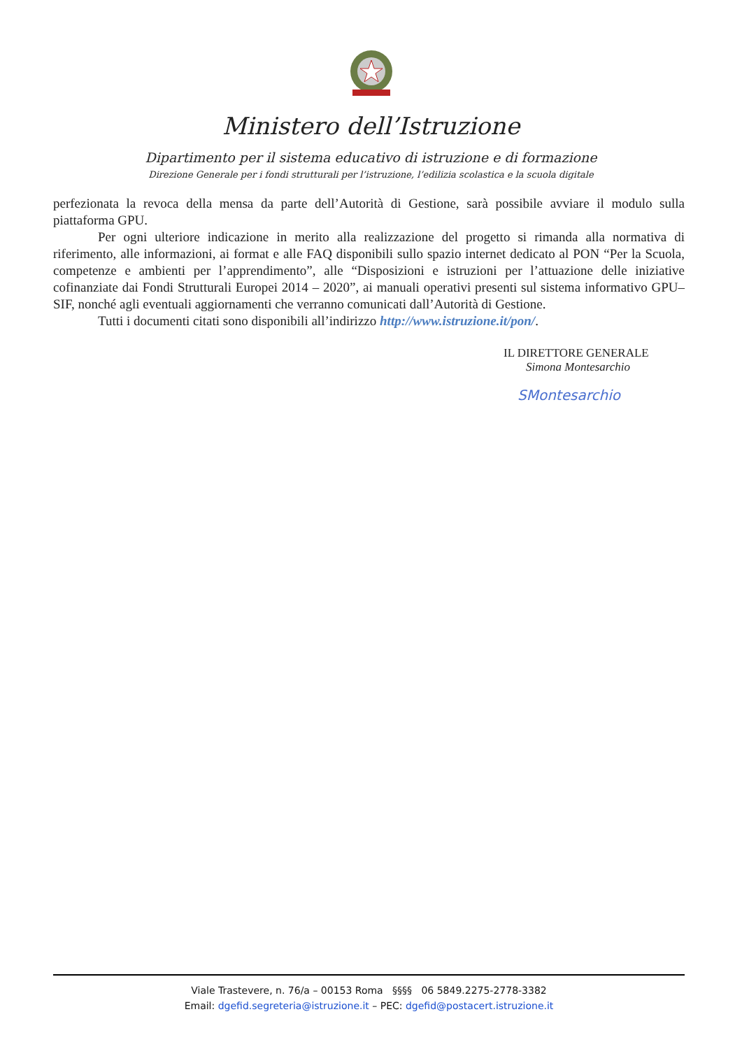Ministero dell’Istruzione
Dipartimento per il sistema educativo di istruzione e di formazione
Direzione Generale per i fondi strutturali per l’istruzione, l’edilizia scolastica e la scuola digitale
perfezionata la revoca della mensa da parte dell’Autorità di Gestione, sarà possibile avviare il modulo sulla piattaforma GPU.
Per ogni ulteriore indicazione in merito alla realizzazione del progetto si rimanda alla normativa di riferimento, alle informazioni, ai format e alle FAQ disponibili sullo spazio internet dedicato al PON “Per la Scuola, competenze e ambienti per l’apprendimento”, alle “Disposizioni e istruzioni per l’attuazione delle iniziative cofinanziate dai Fondi Strutturali Europei 2014 – 2020”, ai manuali operativi presenti sul sistema informativo GPU–SIF, nonché agli eventuali aggiornamenti che verranno comunicati dall’Autorità di Gestione.
Tutti i documenti citati sono disponibili all’indirizzo http://www.istruzione.it/pon/.
IL DIRETTORE GENERALE
Simona Montesarchio
SMontesarchio
Viale Trastevere, n. 76/a – 00153 Roma §§§§ 06 5849.2275-2778-3382
Email: dgefid.segreteria@istruzione.it – PEC: dgefid@postacert.istruzione.it